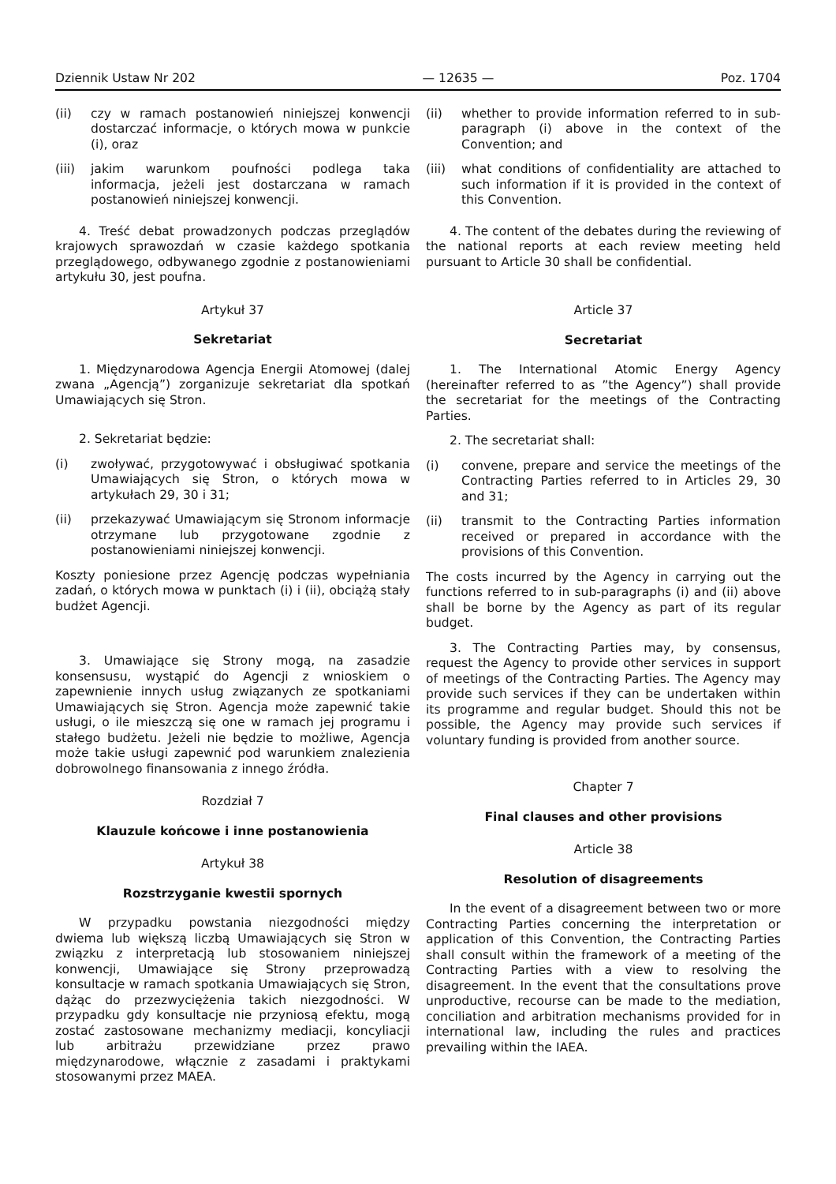Dziennik Ustaw Nr 202 — 12635 — Poz. 1704
(ii) czy w ramach postanowień niniejszej konwencji dostarczać informacje, o których mowa w punkcie (i), oraz
(iii) jakim warunkom poufności podlega taka informacja, jeżeli jest dostarczana w ramach postanowień niniejszej konwencji.
4. Treść debat prowadzonych podczas przeglądów krajowych sprawozdań w czasie każdego spotkania przeglądowego, odbywanego zgodnie z postanowieniami artykułu 30, jest poufna.
Artykuł 37
Sekretariat
1. Międzynarodowa Agencja Energii Atomowej (dalej zwana „Agencją”) zorganizuje sekretariat dla spotkań Umawiających się Stron.
2. Sekretariat będzie:
(i) zwoływać, przygotowywać i obsługiwać spotkania Umawiających się Stron, o których mowa w artykułach 29, 30 i 31;
(ii) przekazywać Umawiającym się Stronom informacje otrzymane lub przygotowane zgodnie z postanowieniami niniejszej konwencji.
Koszty poniesione przez Agencję podczas wypełniania zadań, o których mowa w punktach (i) i (ii), obciążą stały budżet Agencji.
3. Umawiające się Strony mogą, na zasadzie konsensusu, wystąpić do Agencji z wnioskiem o zapewnienie innych usług związanych ze spotkaniami Umawiających się Stron. Agencja może zapewnić takie usługi, o ile mieszczą się one w ramach jej programu i stałego budżetu. Jeżeli nie będzie to możliwe, Agencja może takie usługi zapewnić pod warunkiem znalezienia dobrowolnego finansowania z innego źródła.
Rozdział 7
Klauzule końcowe i inne postanowienia
Artykuł 38
Rozstrzyganie kwestii spornych
W przypadku powstania niezgodności między dwiema lub większą liczbą Umawiających się Stron w związku z interpretacją lub stosowaniem niniejszej konwencji, Umawiające się Strony przeprowadzą konsultacje w ramach spotkania Umawiających się Stron, dążąc do przezwyciężenia takich niezgodności. W przypadku gdy konsultacje nie przyniosą efektu, mogą zostać zastosowane mechanizmy mediacji, koncyliacji lub arbitrażu przewidziane przez prawo międzynarodowe, włącznie z zasadami i praktykami stosowanymi przez MAEA.
(ii) whether to provide information referred to in sub-paragraph (i) above in the context of the Convention; and
(iii) what conditions of confidentiality are attached to such information if it is provided in the context of this Convention.
4. The content of the debates during the reviewing of the national reports at each review meeting held pursuant to Article 30 shall be confidential.
Article 37
Secretariat
1. The International Atomic Energy Agency (hereinafter referred to as ”the Agency”) shall provide the secretariat for the meetings of the Contracting Parties.
2. The secretariat shall:
(i) convene, prepare and service the meetings of the Contracting Parties referred to in Articles 29, 30 and 31;
(ii) transmit to the Contracting Parties information received or prepared in accordance with the provisions of this Convention.
The costs incurred by the Agency in carrying out the functions referred to in sub-paragraphs (i) and (ii) above shall be borne by the Agency as part of its regular budget.
3. The Contracting Parties may, by consensus, request the Agency to provide other services in support of meetings of the Contracting Parties. The Agency may provide such services if they can be undertaken within its programme and regular budget. Should this not be possible, the Agency may provide such services if voluntary funding is provided from another source.
Chapter 7
Final clauses and other provisions
Article 38
Resolution of disagreements
In the event of a disagreement between two or more Contracting Parties concerning the interpretation or application of this Convention, the Contracting Parties shall consult within the framework of a meeting of the Contracting Parties with a view to resolving the disagreement. In the event that the consultations prove unproductive, recourse can be made to the mediation, conciliation and arbitration mechanisms provided for in international law, including the rules and practices prevailing within the IAEA.